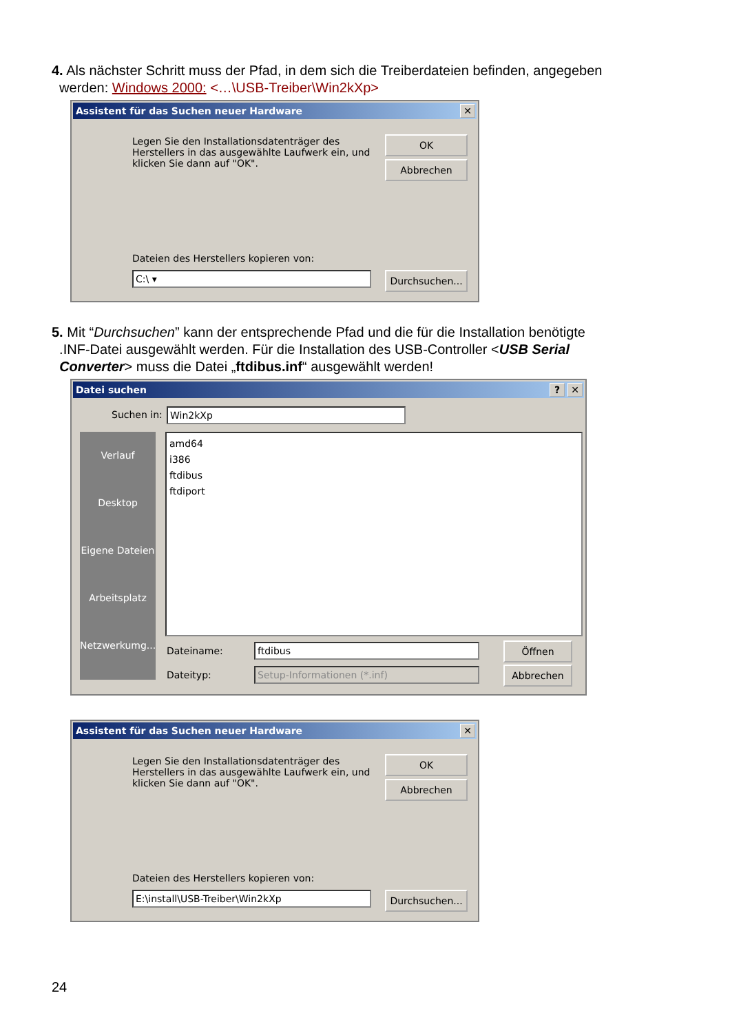4. Als nächster Schritt muss der Pfad, in dem sich die Treiberdateien befinden, angegeben
werden: Windows 2000: <…\USB-Treiber\Win2kXp>
✕ Assistent für das Suchen neuer Hardware
Legen Sie den Installationsdatenträger des Herstellers in das ausgewählte Laufwerk ein, und klicken Sie dann auf "OK".
OK
Abbrechen
Dateien des Herstellers kopieren von:
C:\ ▾
Durchsuchen...
5. Mit “Durchsuchen” kann der entsprechende Pfad und die für die Installation benötigte
.INF-Datei ausgewählt werden. Für die Installation des USB-Controller <USB Serial
Converter> muss die Datei „ftdibus.inf“ ausgewählt werden!
✕? Datei suchen
Suchen in: Win2kXp
Verlauf
Desktop
Eigene Dateien
Arbeitsplatz
Netzwerkumg...
amd64
i386
ftdibus
ftdiport
Dateiname: ftdibus
Dateityp: Setup-Informationen (*.inf)
Öffnen
Abbrechen
✕ Assistent für das Suchen neuer Hardware
Legen Sie den Installationsdatenträger des Herstellers in das ausgewählte Laufwerk ein, und klicken Sie dann auf "OK".
OK
Abbrechen
Dateien des Herstellers kopieren von:
E:\install\USB-Treiber\Win2kXp
Durchsuchen...
24